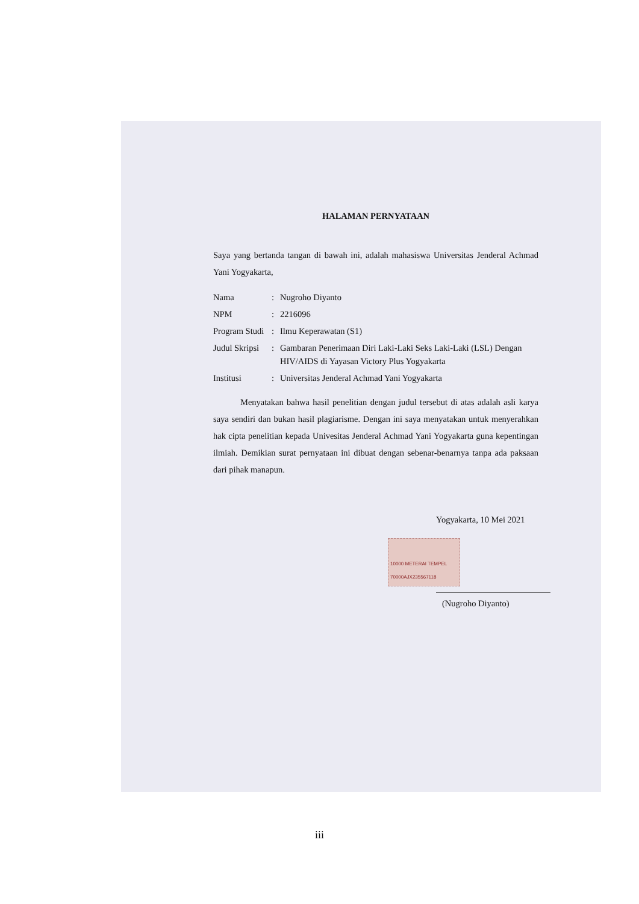HALAMAN PERNYATAAN
Saya yang bertanda tangan di bawah ini, adalah mahasiswa Universitas Jenderal Achmad Yani Yogyakarta,
| Nama | : | Nugroho Diyanto |
| NPM | : | 2216096 |
| Program Studi | : | Ilmu Keperawatan (S1) |
| Judul Skripsi | : | Gambaran Penerimaan Diri Laki-Laki Seks Laki-Laki (LSL) Dengan HIV/AIDS di Yayasan Victory Plus Yogyakarta |
| Institusi | : | Universitas Jenderal Achmad Yani Yogyakarta |
Menyatakan bahwa hasil penelitian dengan judul tersebut di atas adalah asli karya saya sendiri dan bukan hasil plagiarisme. Dengan ini saya menyatakan untuk menyerahkan hak cipta penelitian kepada Univesitas Jenderal Achmad Yani Yogyakarta guna kepentingan ilmiah. Demikian surat pernyataan ini dibuat dengan sebenar-benarnya tanpa ada paksaan dari pihak manapun.
Yogyakarta, 10 Mei 2021
10000 METERAI TEMPEL 70000AJX235567118
(Nugroho Diyanto)
iii